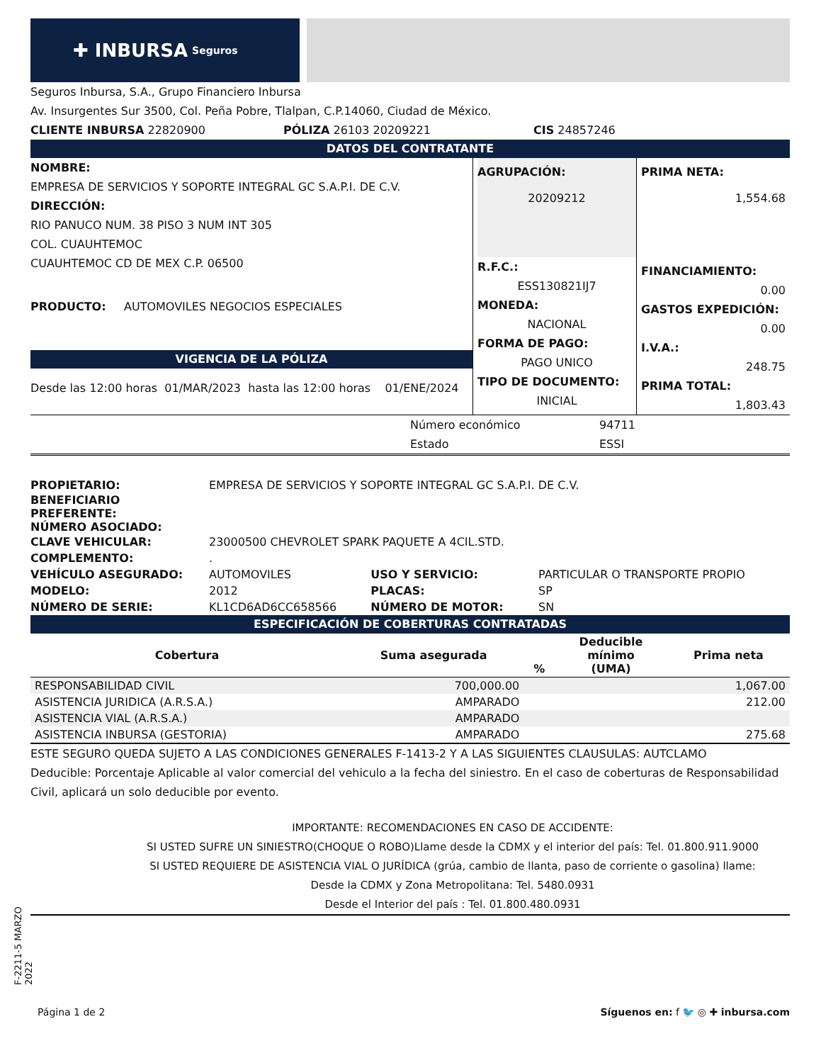✚ INBURSA Seguros
Seguros Inbursa, S.A., Grupo Financiero Inbursa
Av. Insurgentes Sur 3500, Col. Peña Pobre, Tlalpan, C.P.14060, Ciudad de México.
CLIENTE INBURSA 22820900 PÓLIZA 26103 20209221 CIS 24857246
DATOS DEL CONTRATANTE
NOMBRE:
EMPRESA DE SERVICIOS Y SOPORTE INTEGRAL GC S.A.P.I. DE C.V.
DIRECCIÓN:
RIO PANUCO NUM. 38 PISO 3 NUM INT 305
COL. CUAUHTEMOC
CUAUHTEMOC CD DE MEX C.P. 06500
PRODUCTO: AUTOMOVILES NEGOCIOS ESPECIALES
VIGENCIA DE LA PÓLIZA
Desde las 12:00 horas 01/MAR/2023 hasta las 12:00 horas 01/ENE/2024
AGRUPACIÓN:
20209212
R.F.C.:
ESS130821IJ7
MONEDA:
NACIONAL
FORMA DE PAGO:
PAGO UNICO
TIPO DE DOCUMENTO:
INICIAL
PRIMA NETA:
1,554.68
FINANCIAMIENTO:
0.00
GASTOS EXPEDICIÓN:
0.00
I.V.A.:
248.75
PRIMA TOTAL:
1,803.43
Número económico 94711
Estado ESSI
| PROPIETARIO: | EMPRESA DE SERVICIOS Y SOPORTE INTEGRAL GC S.A.P.I. DE C.V. | | |
| BENEFICIARIO PREFERENTE: | | | |
| NÚMERO ASOCIADO: | | | |
| CLAVE VEHICULAR: | 23000500 CHEVROLET SPARK PAQUETE A 4CIL.STD. | | |
| COMPLEMENTO: | . | | |
| VEHÍCULO ASEGURADO: | AUTOMOVILES | USO Y SERVICIO: | PARTICULAR O TRANSPORTE PROPIO |
| MODELO: | 2012 | PLACAS: | SP |
| NÚMERO DE SERIE: | KL1CD6AD6CC658566 | NÚMERO DE MOTOR: | SN |
ESPECIFICACIÓN DE COBERTURAS CONTRATADAS
| Cobertura | Suma asegurada | % | Deducible mínimo (UMA) | Prima neta |
| --- | --- | --- | --- | --- |
| RESPONSABILIDAD CIVIL | 700,000.00 | | | 1,067.00 |
| ASISTENCIA JURIDICA (A.R.S.A.) | AMPARADO | | | 212.00 |
| ASISTENCIA VIAL (A.R.S.A.) | AMPARADO | | | |
| ASISTENCIA INBURSA (GESTORIA) | AMPARADO | | | 275.68 |
ESTE SEGURO QUEDA SUJETO A LAS CONDICIONES GENERALES F-1413-2 Y A LAS SIGUIENTES CLAUSULAS: AUTCLAMO
Deducible: Porcentaje Aplicable al valor comercial del vehiculo a la fecha del siniestro. En el caso de coberturas de Responsabilidad Civil, aplicará un solo deducible por evento.
IMPORTANTE: RECOMENDACIONES EN CASO DE ACCIDENTE:
SI USTED SUFRE UN SINIESTRO(CHOQUE O ROBO)Llame desde la CDMX y el interior del país: Tel. 01.800.911.9000
SI USTED REQUIERE DE ASISTENCIA VIAL O JURÍDICA (grúa, cambio de llanta, paso de corriente o gasolina) llame:
Desde la CDMX y Zona Metropolitana: Tel. 5480.0931
Desde el Interior del país : Tel. 01.800.480.0931
F-2211-5 MARZO 2022
Página 1 de 2 Síguenos en: f 🐦 ◎ ✚ inbursa.com